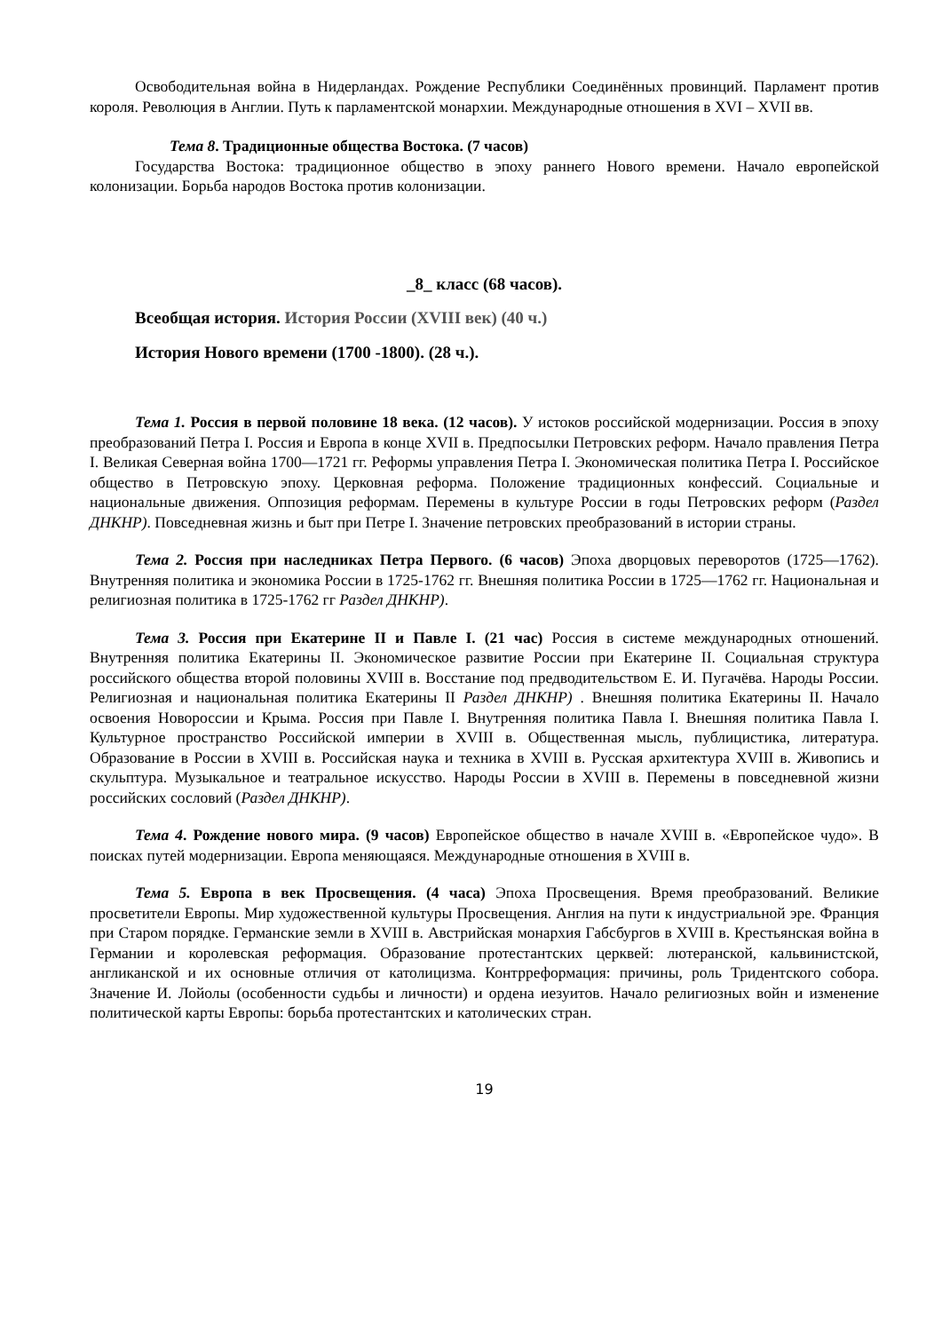Освободительная война в Нидерландах. Рождение Республики Соединённых провинций. Парламент против короля. Революция в Англии. Путь к парламентской монархии. Международные отношения в XVI – XVII вв.
Тема 8. Традиционные общества Востока. (7 часов)
Государства Востока: традиционное общество в эпоху раннего Нового времени. Начало европейской колонизации. Борьба народов Востока против колонизации.
_8_ класс (68 часов).
Всеобщая история. История России (XVIII век) (40 ч.)
История Нового времени (1700 -1800). (28 ч.).
Тема 1. Россия в первой половине 18 века. (12 часов). У истоков российской модернизации. Россия в эпоху преобразований Петра I. Россия и Европа в конце XVII в. Предпосылки Петровских реформ. Начало правления Петра I. Великая Северная война 1700—1721 гг. Реформы управления Петра I. Экономическая политика Петра I. Российское общество в Петровскую эпоху. Церковная реформа. Положение традиционных конфессий. Социальные и национальные движения. Оппозиция реформам. Перемены в культуре России в годы Петровских реформ (Раздел ДНКНР). Повседневная жизнь и быт при Петре I. Значение петровских преобразований в истории страны.
Тема 2. Россия при наследниках Петра Первого. (6 часов) Эпоха дворцовых переворотов (1725—1762). Внутренняя политика и экономика России в 1725-1762 гг. Внешняя политика России в 1725—1762 гг. Национальная и религиозная политика в 1725-1762 гг Раздел ДНКНР).
Тема 3. Россия при Екатерине II и Павле I. (21 час) Россия в системе международных отношений. Внутренняя политика Екатерины II. Экономическое развитие России при Екатерине II. Социальная структура российского общества второй половины XVIII в. Восстание под предводительством Е. И. Пугачёва. Народы России. Религиозная и национальная политика Екатерины II Раздел ДНКНР) . Внешняя политика Екатерины II. Начало освоения Новороссии и Крыма. Россия при Павле I. Внутренняя политика Павла I. Внешняя политика Павла I. Культурное пространство Российской империи в XVIII в. Общественная мысль, публицистика, литература. Образование в России в XVIII в. Российская наука и техника в XVIII в. Русская архитектура XVIII в. Живопись и скульптура. Музыкальное и театральное искусство. Народы России в XVIII в. Перемены в повседневной жизни российских сословий (Раздел ДНКНР).
Тема 4. Рождение нового мира. (9 часов) Европейское общество в начале XVIII в. «Европейское чудо». В поисках путей модернизации. Европа меняющаяся. Международные отношения в XVIII в.
Тема 5. Европа в век Просвещения. (4 часа) Эпоха Просвещения. Время преобразований. Великие просветители Европы. Мир художественной культуры Просвещения. Англия на пути к индустриальной эре. Франция при Старом порядке. Германские земли в XVIII в. Австрийская монархия Габсбургов в XVIII в. Крестьянская война в Германии и королевская реформация. Образование протестантских церквей: лютеранской, кальвинистской, англиканской и их основные отличия от католицизма. Контрреформация: причины, роль Тридентского собора. Значение И. Лойолы (особенности судьбы и личности) и ордена иезуитов. Начало религиозных войн и изменение политической карты Европы: борьба протестантских и католических стран.
19